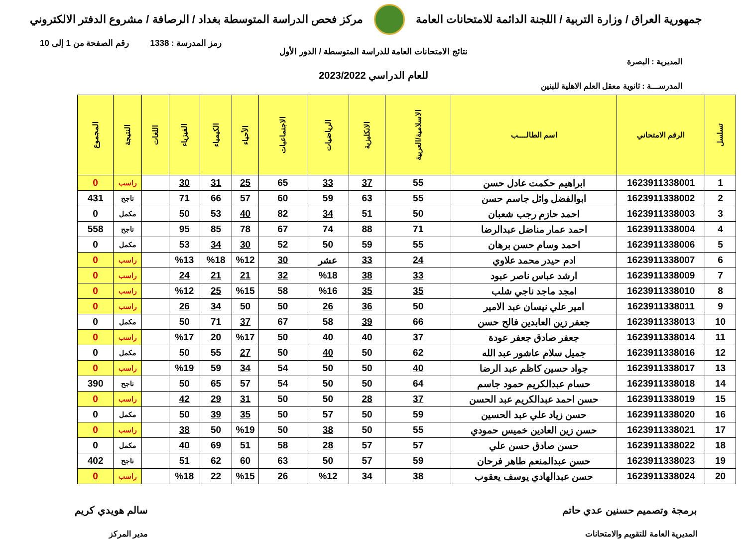جمهورية العراق / وزارة التربية / اللجنة الدائمة للامتحانات العامة
مركز فحص الدراسة المتوسطة بغداد / الرصافة / مشروع الدفتر الالكتروني
رمز المدرسة : 1338 رقم الصفحة من 1 إلى 10
نتائج الامتحانات العامة للدراسة المتوسطة / الدور الأول
المديرية : البصرة
للعام الدراسي 2023/2022
المدرســـة : ثانوية معقل العلم الاهلية للبنين
| تسلسل | الرقم الامتحاني | اسم الطالــــب | الاسلامية/العربية | الانكليزية | الرياضيات | الاجتماعيات | الأحياء | الكيمياء | الفيزياء | اللغات | النتيجة | المجموع |
| --- | --- | --- | --- | --- | --- | --- | --- | --- | --- | --- | --- | --- |
| 1 | 1623911338001 | ابراهيم حكمت عادل حسن | 55 | 37 | 33 | 65 | 25 | 31 | 30 | | راسب | 0 |
| 2 | 1623911338002 | ابوالفضل وائل جاسم حسن | 55 | 63 | 59 | 60 | 57 | 66 | 71 | | ناجح | 431 |
| 3 | 1623911338003 | احمد حازم رجب شعبان | 50 | 51 | 34 | 82 | 40 | 53 | 50 | | مكمل | 0 |
| 4 | 1623911338004 | احمد عمار مناضل عبدالرضا | 71 | 88 | 74 | 67 | 78 | 85 | 95 | | ناجح | 558 |
| 5 | 1623911338006 | احمد وسام حسن برهان | 55 | 59 | 50 | 52 | 30 | 34 | 53 | | مكمل | 0 |
| 6 | 1623911338007 | ادم حيدر محمد علاوي | 24 | 33 | عشر | 30 | %12 | %18 | %13 | | راسب | 0 |
| 7 | 1623911338009 | ارشد عباس ناصر عبود | 33 | 38 | %18 | 32 | 21 | 21 | 24 | | راسب | 0 |
| 8 | 1623911338010 | امجد ماجد ناجي شلب | 35 | 35 | %16 | 58 | %15 | 25 | %12 | | راسب | 0 |
| 9 | 1623911338011 | امير علي نيسان عبد الامير | 50 | 36 | 26 | 50 | 50 | 34 | 26 | | راسب | 0 |
| 10 | 1623911338013 | جعفر زين العابدين فالح حسن | 66 | 39 | 58 | 67 | 37 | 71 | 50 | | مكمل | 0 |
| 11 | 1623911338014 | جعفر صادق جعفر عودة | 37 | 40 | 40 | 50 | %17 | 20 | %17 | | راسب | 0 |
| 12 | 1623911338016 | جميل سلام عاشور عبد الله | 62 | 50 | 40 | 50 | 27 | 55 | 50 | | مكمل | 0 |
| 13 | 1623911338017 | جواد حسين كاظم عبد الرضا | 40 | 50 | 50 | 54 | 34 | 59 | %19 | | راسب | 0 |
| 14 | 1623911338018 | حسام عبدالكريم حمود جاسم | 64 | 50 | 50 | 54 | 57 | 65 | 50 | | ناجح | 390 |
| 15 | 1623911338019 | حسن احمد عبدالكريم عبد الحسن | 37 | 28 | 50 | 50 | 31 | 29 | 42 | | راسب | 0 |
| 16 | 1623911338020 | حسن زياد علي عبد الحسين | 59 | 50 | 57 | 50 | 35 | 39 | 50 | | مكمل | 0 |
| 17 | 1623911338021 | حسن زين العادين خميس حمودي | 55 | 50 | 38 | 50 | %19 | 50 | 38 | | راسب | 0 |
| 18 | 1623911338022 | حسن صادق حسن علي | 57 | 57 | 28 | 58 | 51 | 69 | 40 | | مكمل | 0 |
| 19 | 1623911338023 | حسن عبدالمنعم طاهر فرحان | 59 | 57 | 50 | 63 | 60 | 62 | 51 | | ناجح | 402 |
| 20 | 1623911338024 | حسن عبدالهادي يوسف يعقوب | 38 | 34 | %12 | 26 | %15 | 22 | %18 | | راسب | 0 |
برمجة وتصميم حسنين عدي حاتم
المديرية العامة للتقويم والامتحانات
سالم هويدي كريم
مدير المركز